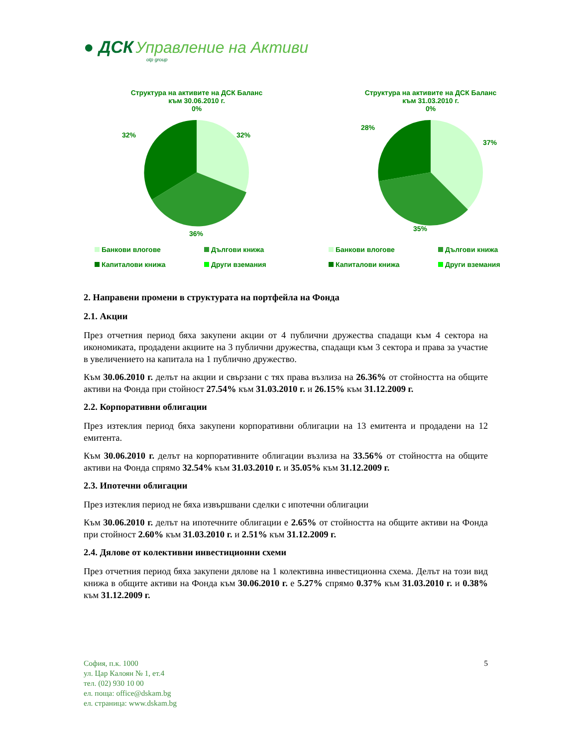● ДСК Управление на Активи
otp group
Структура на активите на ДСК Баланс
към 30.06.2010 г.
0%
32%
32%
36%
Банкови влогове
Дългови книжа
Капиталови книжа
Други вземания
Структура на активите на ДСК Баланс
към 31.03.2010 г.
0%
28%
37%
35%
Банкови влогове
Дългови книжа
Капиталови книжа
Други вземания
2. Направени промени в структурата на портфейла на Фонда
2.1. Акции
През отчетния период бяха закупени акции от 4 публични дружества спадащи към 4 сектора на икономиката, продадени акциите на 3 публични дружества, спадащи към 3 сектора и права за участие в увеличението на капитала на 1 публично дружество.
Към 30.06.2010 г. делът на акции и свързани с тях права възлиза на 26.36% от стойността на общите активи на Фонда при стойност 27.54% към 31.03.2010 г. и 26.15% към 31.12.2009 г.
2.2. Корпоративни облигации
През изтеклия период бяха закупени корпоративни облигации на 13 емитента и продадени на 12 емитента.
Към 30.06.2010 г. делът на корпоративните облигации възлиза на 33.56% от стойността на общите активи на Фонда спрямо 32.54% към 31.03.2010 г. и 35.05% към 31.12.2009 г.
2.3. Ипотечни облигации
През изтеклия период не бяха извършвани сделки с ипотечни облигации
Към 30.06.2010 г. делът на ипотечните облигации е 2.65% от стойността на общите активи на Фонда при стойност 2.60% към 31.03.2010 г. и 2.51% към 31.12.2009 г.
2.4. Дялове от колективни инвестиционни схеми
През отчетния период бяха закупени дялове на 1 колективна инвестиционна схема. Делът на този вид книжа в общите активи на Фонда към 30.06.2010 г. е 5.27% спрямо 0.37% към 31.03.2010 г. и 0.38% към 31.12.2009 г.
5
София, п.к. 1000
ул. Цар Калоян № 1, ет.4
тел. (02) 930 10 00
ел. поща: office@dskam.bg
ел. страница: www.dskam.bg